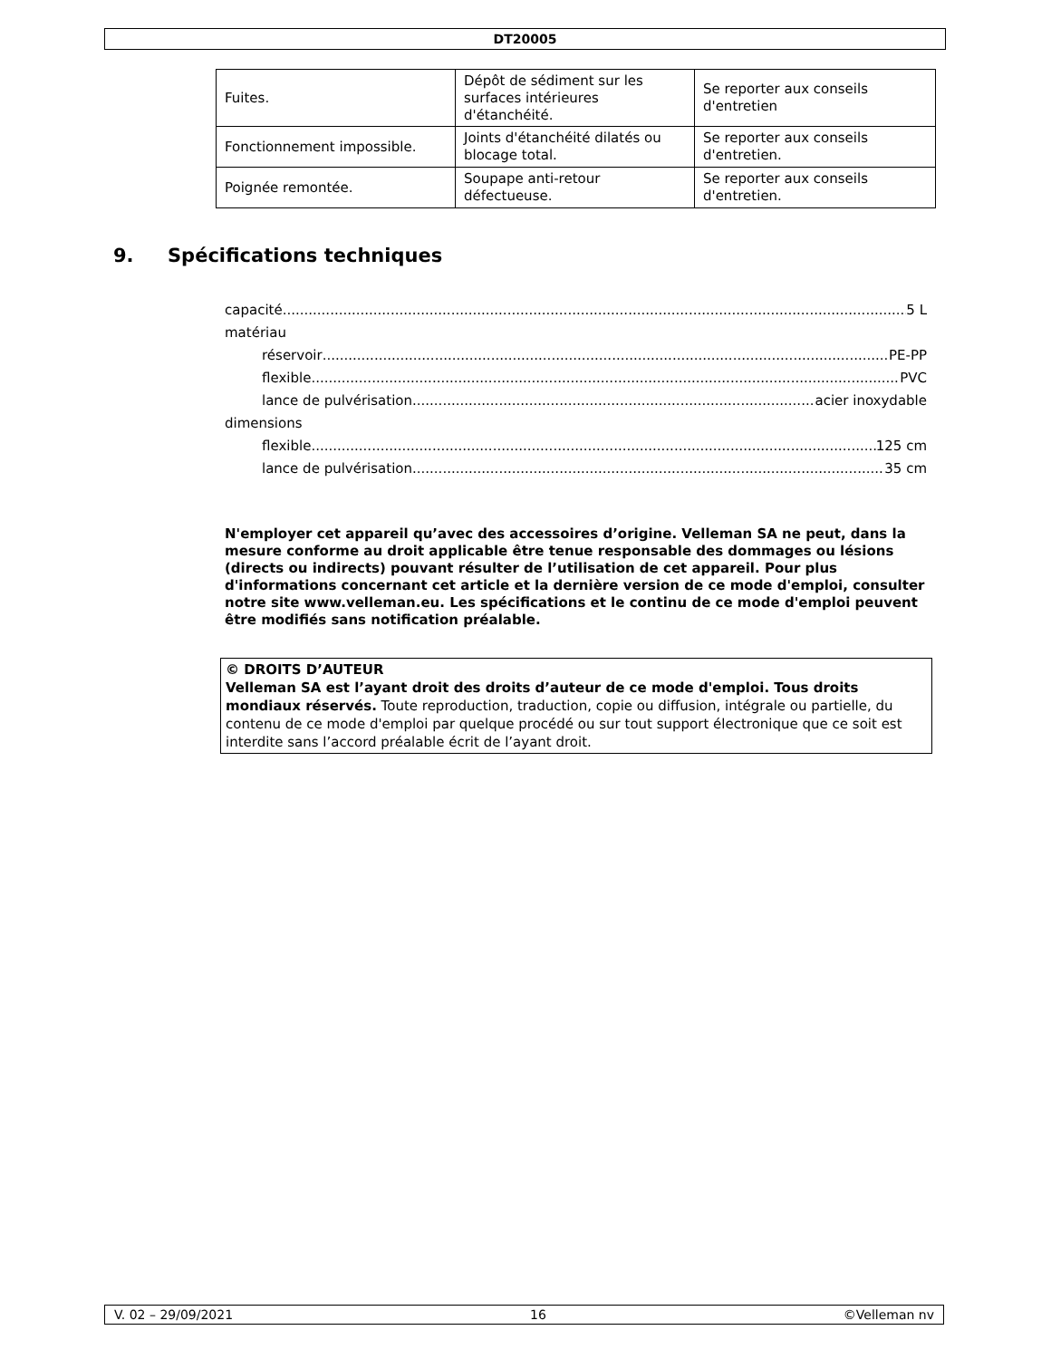DT20005
| Fuites. | Dépôt de sédiment sur les surfaces intérieures d'étanchéité. | Se reporter aux conseils d'entretien |
| Fonctionnement impossible. | Joints d'étanchéité dilatés ou blocage total. | Se reporter aux conseils d'entretien. |
| Poignée remontée. | Soupape anti-retour défectueuse. | Se reporter aux conseils d'entretien. |
9. Spécifications techniques
capacité 5 L
matériau
réservoir PE-PP
flexible PVC
lance de pulvérisation acier inoxydable
dimensions
flexible 125 cm
lance de pulvérisation 35 cm
N'employer cet appareil qu’avec des accessoires d’origine. Velleman SA ne peut, dans la mesure conforme au droit applicable être tenue responsable des dommages ou lésions (directs ou indirects) pouvant résulter de l’utilisation de cet appareil. Pour plus d'informations concernant cet article et la dernière version de ce mode d'emploi, consulter notre site www.velleman.eu. Les spécifications et le continu de ce mode d'emploi peuvent être modifiés sans notification préalable.
© DROITS D’AUTEUR
Velleman SA est l’ayant droit des droits d’auteur de ce mode d'emploi. Tous droits mondiaux réservés. Toute reproduction, traduction, copie ou diffusion, intégrale ou partielle, du contenu de ce mode d'emploi par quelque procédé ou sur tout support électronique que ce soit est interdite sans l’accord préalable écrit de l’ayant droit.
V. 02 – 29/09/2021 16 ©Velleman nv